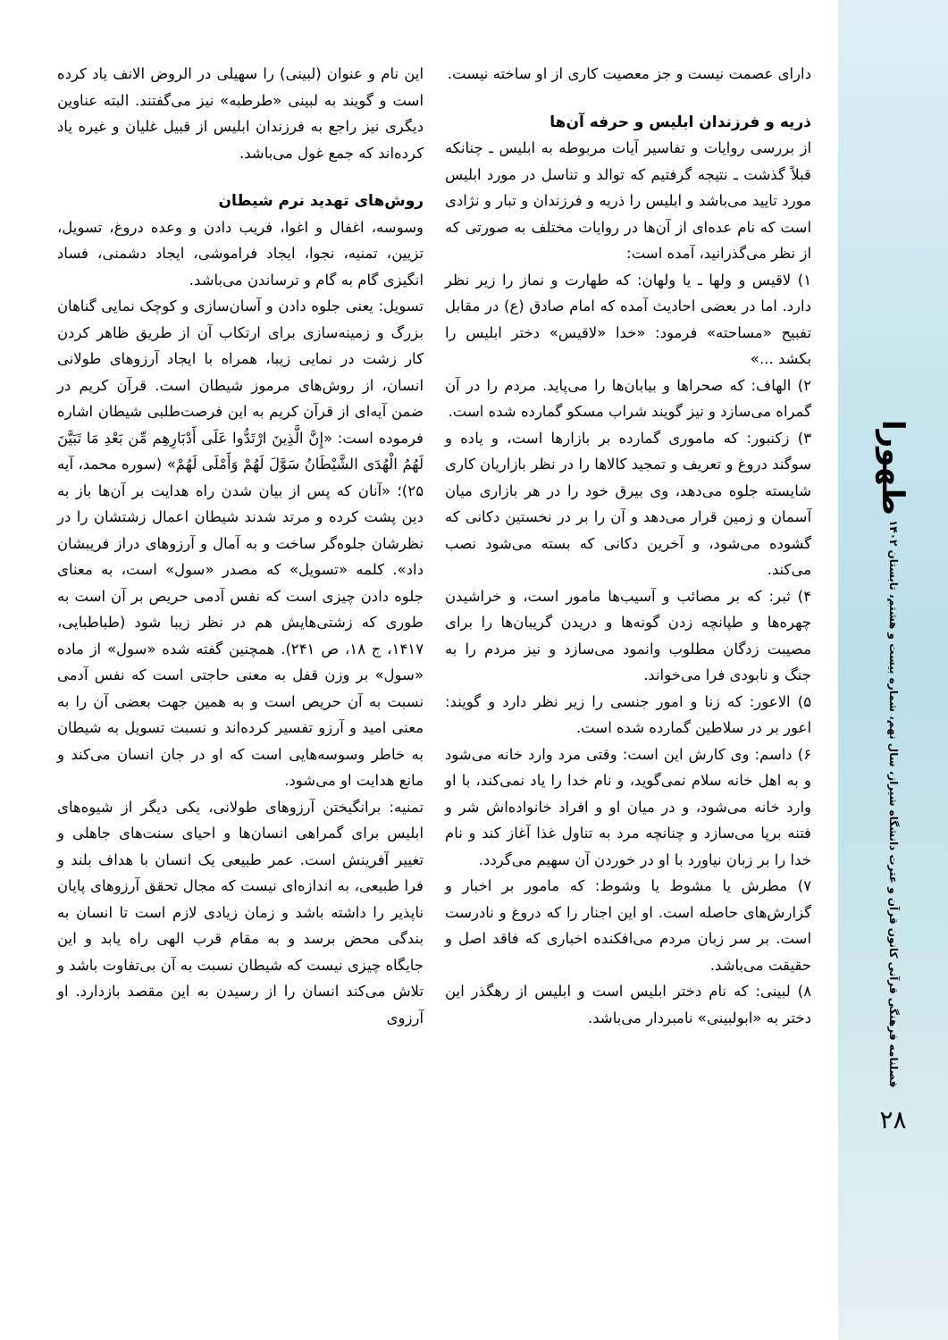طهورا
فصلنامه فرهنگی قرآنی کانون قرآن و عترت دانشگاه شیراز، سال نهم، شماره بیست و هشتم، تابستان ۱۴۰۲
۲۸
دارای عصمت نیست و جز معصیت کاری از او ساخته نیست.
ذریه و فرزندان ابلیس و حرفه آن‌ها
از بررسی روایات و تفاسیر آیات مربوطه به ابلیس ـ چنانکه قبلاً گذشت ـ نتیجه گرفتیم که توالد و تناسل در مورد ابلیس مورد تایید می‌باشد و ابلیس را ذریه و فرزندان و تبار و نژادی است که نام عده‌ای از آن‌ها در روایات مختلف به صورتی که از نظر می‌گذرانید، آمده است:
۱) لاقیس و ولها ـ یا ولهان: که طهارت و نماز را زیر نظر دارد. اما در بعضی احادیث آمده که امام صادق (ع) در مقابل تفبیح «مساحته» فرمود: «خدا «لاقیس» دختر ابلیس را بکشد ...»
۲) الهاف: که صحراها و بیابان‌ها را می‌پاید. مردم را در آن گمراه می‌سازد و نیز گویند شراب مسکو گمارده شده است.
۳) زکنبور: که ماموری گمارده بر بازارها است، و یاده و سوگند دروغ و تعریف و تمجید کالاها را در نظر بازاریان کاری شایسته جلوه می‌دهد، وی بیرق خود را در هر بازاری میان آسمان و زمین قرار می‌دهد و آن را بر در نخستین دکانی که گشوده می‌شود، و آخرین دکانی که بسته می‌شود نصب می‌کند.
۴) ثبر: که بر مصائب و آسیب‌ها مامور است، و خراشیدن چهره‌ها و طپانچه زدن گونه‌ها و دریدن گریبان‌ها را برای مصیبت زدگان مطلوب وانمود می‌سازد و نیز مردم را به جنگ و نابودی فرا می‌خواند.
۵) الاعور: که زنا و امور جنسی را زیر نظر دارد و گویند: اعور بر در سلاطین گمارده شده است.
۶) داسم: وی کارش این است: وقتی مرد وارد خانه می‌شود و به اهل خانه سلام نمی‌گوید، و نام خدا را یاد نمی‌کند، با او وارد خانه می‌شود، و در میان او و افراد خانواده‌اش شر و فتنه برپا می‌سازد و چنانچه مرد به تناول غذا آغاز کند و نام خدا را بر زبان نیاورد با او در خوردن آن سهیم می‌گردد.
۷) مطرش یا مشوط یا وشوط: که مامور بر اخبار و گزارش‌های حاصله است. او این اجنار را که دروغ و نادرست است. بر سر زبان مردم می‌افکنده اخباری که فاقد اصل و حقیقت می‌باشد.
۸) لبینی: که نام دختر ابلیس است و ابلیس از رهگذر این دختر به «ابولبینی» نامبردار می‌باشد.
این نام و عنوان (لبینی) را سهیلی در الروض الانف یاد کرده است و گویند به لبینی «طرطبه» نیز می‌گفتند. البته عناوین دیگری نیز راجع به فرزندان ابلیس از قبیل غلیان و غیره یاد کرده‌اند که جمع غول می‌باشد.
روش‌های تهدید نرم شیطان
وسوسه، اغفال و اغوا، فریب دادن و وعده دروغ، تسویل، تزیین، تمنیه، نجوا، ایجاد فراموشی، ایجاد دشمنی، فساد انگیزی گام به گام و ترساندن می‌باشد.
تسویل: یعنی جلوه دادن و آسان‌سازی و کوچک نمایی گناهان بزرگ و زمینه‌سازی برای ارتکاب آن از طریق ظاهر کردن کار زشت در نمایی زیبا، همراه با ایجاد آرزوهای طولانی انسان، از روش‌های مرموز شیطان است. قرآن کریم در ضمن آیه‌ای از قرآن کریم به این فرصت‌طلبی شیطان اشاره فرموده است: «إِنَّ الَّذِینَ ارْتَدُّوا عَلَى أَدْبَارِهِم مِّن بَعْدِ مَا تَبَيَّنَ لَهُمُ الْهُدَى الشَّيْطَانُ سَوَّلَ لَهُمْ وَأَمْلَى لَهُمْ» (سوره محمد، آیه ۲۵)؛ «آنان که پس از بیان شدن راه هدایت بر آن‌ها باز به دین پشت کرده و مرتد شدند شیطان اعمال زشتشان را در نظرشان جلوه‌گر ساخت و به آمال و آرزوهای دراز فریبشان داد». کلمه «تسویل» که مصدر «سول» است، به معنای جلوه دادن چیزی است که نفس آدمی حریص بر آن است به طوری که زشتی‌هایش هم در نظر زیبا شود (طباطبایی، ۱۴۱۷، ج ۱۸، ص ۲۴۱). همچنین گفته شده «سول» از ماده «سول» بر وزن قفل به معنی حاجتی است که نفس آدمی نسبت به آن حریص است و به همین جهت بعضی آن را به معنی امید و آرزو تفسیر کرده‌اند و نسبت تسویل به شیطان به خاطر وسوسه‌هایی است که او در جان انسان می‌کند و مانع هدایت او می‌شود.
تمنیه: برانگیختن آرزوهای طولانی، یکی دیگر از شیوه‌های ابلیس برای گمراهی انسان‌ها و احیای سنت‌های جاهلی و تغییر آفرینش است. عمر طبیعی یک انسان با هداف بلند و فرا طبیعی، به اندازه‌ای نیست که مجال تحقق آرزوهای پایان ناپذیر را داشته باشد و زمان زیادی لازم است تا انسان به بندگی محض برسد و به مقام قرب الهی راه یابد و این جایگاه چیزی نیست که شیطان نسبت به آن بی‌تفاوت باشد و تلاش می‌کند انسان را از رسیدن به این مقصد بازدارد. او آرزوی